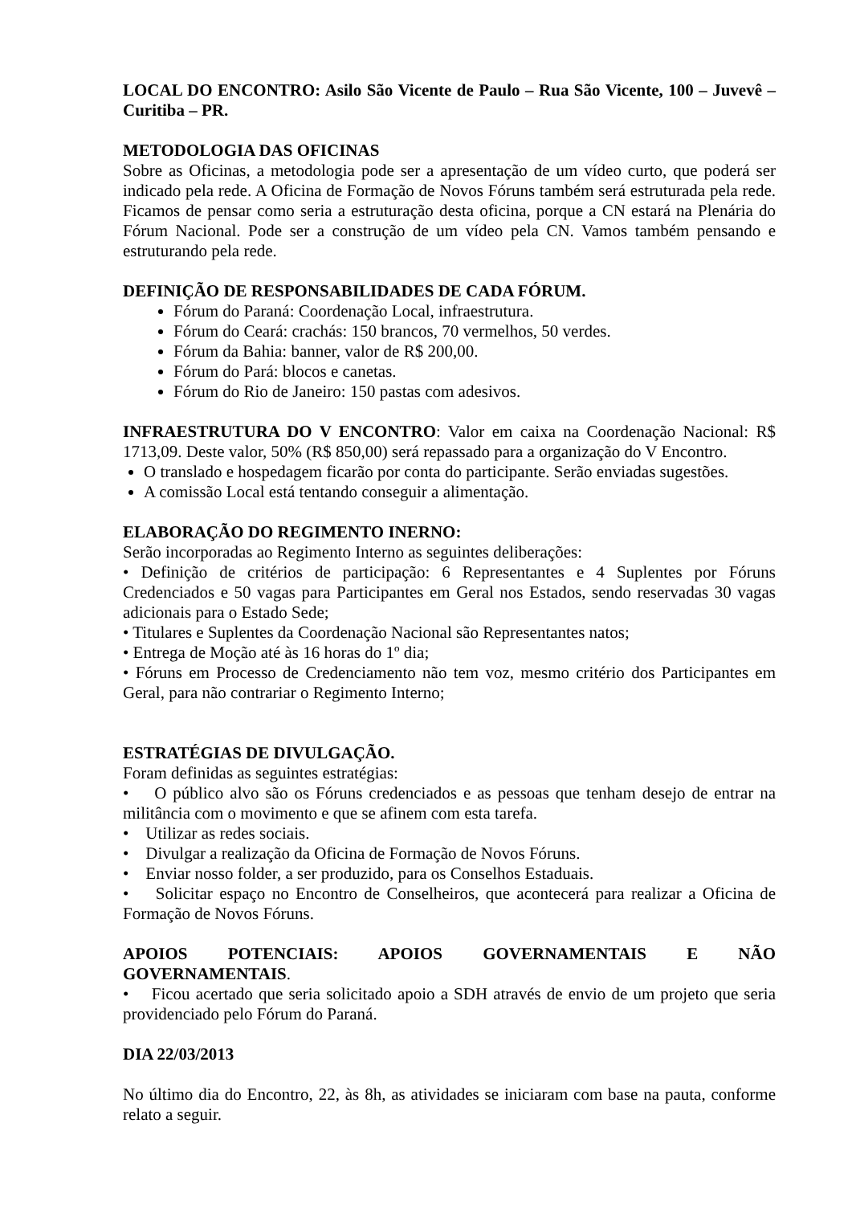LOCAL DO ENCONTRO: Asilo São Vicente de Paulo – Rua São Vicente, 100 – Juvevê – Curitiba – PR.
METODOLOGIA DAS OFICINAS
Sobre as Oficinas, a metodologia pode ser a apresentação de um vídeo curto, que poderá ser indicado pela rede. A Oficina de Formação de Novos Fóruns também será estruturada pela rede. Ficamos de pensar como seria a estruturação desta oficina, porque a CN estará na Plenária do Fórum Nacional. Pode ser a construção de um vídeo pela CN. Vamos também pensando e estruturando pela rede.
DEFINIÇÃO DE RESPONSABILIDADES DE CADA FÓRUM.
Fórum do Paraná: Coordenação Local, infraestrutura.
Fórum do Ceará: crachás: 150 brancos, 70 vermelhos, 50 verdes.
Fórum da Bahia: banner, valor de R$ 200,00.
Fórum do Pará: blocos e canetas.
Fórum do Rio de Janeiro: 150 pastas com adesivos.
INFRAESTRUTURA DO V ENCONTRO: Valor em caixa na Coordenação Nacional: R$ 1713,09. Deste valor, 50% (R$ 850,00) será repassado para a organização do V Encontro.
O translado e hospedagem ficarão por conta do participante. Serão enviadas sugestões.
A comissão Local está tentando conseguir a alimentação.
ELABORAÇÃO DO REGIMENTO INERNO:
Serão incorporadas ao Regimento Interno as seguintes deliberações:
• Definição de critérios de participação: 6 Representantes e 4 Suplentes por Fóruns Credenciados e 50 vagas para Participantes em Geral nos Estados, sendo reservadas 30 vagas adicionais para o Estado Sede;
• Titulares e Suplentes da Coordenação Nacional são Representantes natos;
• Entrega de Moção até às 16 horas do 1º dia;
• Fóruns em Processo de Credenciamento não tem voz, mesmo critério dos Participantes em Geral, para não contrariar o Regimento Interno;
ESTRATÉGIAS DE DIVULGAÇÃO.
Foram definidas as seguintes estratégias:
• O público alvo são os Fóruns credenciados e as pessoas que tenham desejo de entrar na militância com o movimento e que se afinem com esta tarefa.
• Utilizar as redes sociais.
• Divulgar a realização da Oficina de Formação de Novos Fóruns.
• Enviar nosso folder, a ser produzido, para os Conselhos Estaduais.
• Solicitar espaço no Encontro de Conselheiros, que acontecerá para realizar a Oficina de Formação de Novos Fóruns.
APOIOS POTENCIAIS: APOIOS GOVERNAMENTAIS E NÃO
GOVERNAMENTAIS.
• Ficou acertado que seria solicitado apoio a SDH através de envio de um projeto que seria providenciado pelo Fórum do Paraná.
DIA 22/03/2013
No último dia do Encontro, 22, às 8h, as atividades se iniciaram com base na pauta, conforme relato a seguir.